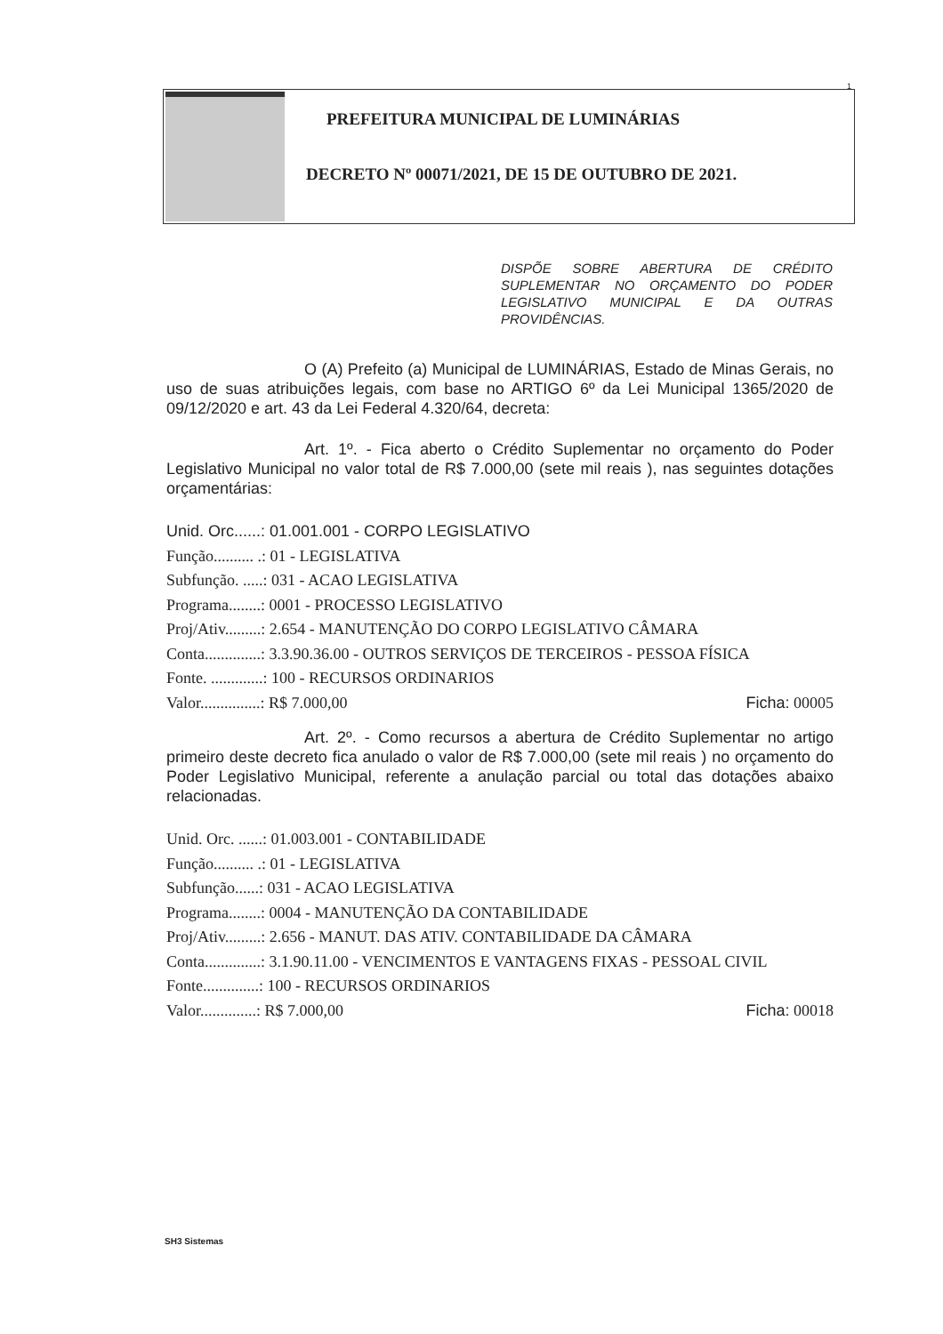1
PREFEITURA MUNICIPAL DE LUMINÁRIAS
DECRETO Nº 00071/2021, DE 15 DE OUTUBRO DE 2021.
DISPÕE SOBRE ABERTURA DE CRÉDITO SUPLEMENTAR NO ORÇAMENTO DO PODER LEGISLATIVO MUNICIPAL E DA OUTRAS PROVIDÊNCIAS.
O (A) Prefeito (a) Municipal de LUMINÁRIAS, Estado de Minas Gerais, no uso de suas atribuições legais, com base no ARTIGO 6º da Lei Municipal 1365/2020 de 09/12/2020 e art. 43 da Lei Federal 4.320/64, decreta:
Art. 1º. - Fica aberto o Crédito Suplementar no orçamento do Poder Legislativo Municipal no valor total de R$ 7.000,00 (sete mil reais ), nas seguintes dotações orçamentárias:
Unid. Orc......: 01.001.001 - CORPO LEGISLATIVO
Função.......... .: 01 - LEGISLATIVA
Subfunção. .....: 031 - ACAO LEGISLATIVA
Programa........: 0001 - PROCESSO LEGISLATIVO
Proj/Ativ.........: 2.654 - MANUTENÇÃO DO CORPO LEGISLATIVO CÂMARA
Conta..............: 3.3.90.36.00 - OUTROS SERVIÇOS DE TERCEIROS - PESSOA FÍSICA
Fonte. .............: 100 - RECURSOS ORDINARIOS
Valor...............: R$ 7.000,00 Ficha: 00005
Art. 2º. - Como recursos a abertura de Crédito Suplementar no artigo primeiro deste decreto fica anulado o valor de R$ 7.000,00 (sete mil reais ) no orçamento do Poder Legislativo Municipal, referente a anulação parcial ou total das dotações abaixo relacionadas.
Unid. Orc. ......: 01.003.001 - CONTABILIDADE
Função.......... .: 01 - LEGISLATIVA
Subfunção......: 031 - ACAO LEGISLATIVA
Programa........: 0004 - MANUTENÇÃO DA CONTABILIDADE
Proj/Ativ.........: 2.656 - MANUT. DAS ATIV. CONTABILIDADE DA CÂMARA
Conta..............: 3.1.90.11.00 - VENCIMENTOS E VANTAGENS FIXAS - PESSOAL CIVIL
Fonte..............: 100 - RECURSOS ORDINARIOS
Valor..............: R$ 7.000,00 Ficha: 00018
SH3 Sistemas